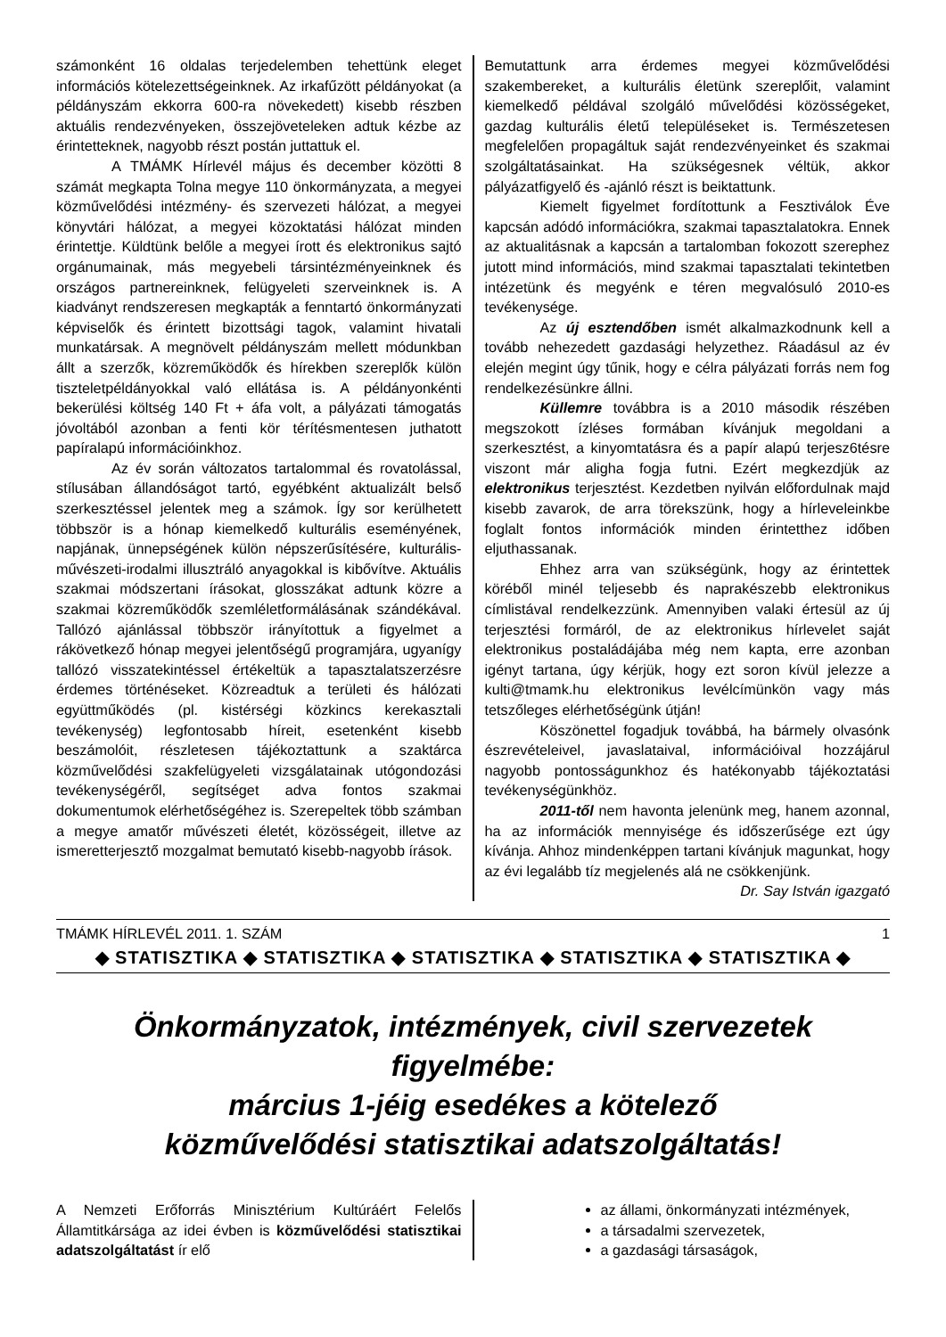számonként 16 oldalas terjedelemben tehettünk eleget információs kötelezettségeinknek. Az irkafűzött példányokat (a példányszám ekkorra 600-ra növekedett) kisebb részben aktuális rendezvényeken, összejöveteleken adtuk kézbe az érintetteknek, nagyobb részt postán juttattuk el.
A TMÁMK Hírlevél május és december közötti 8 számát megkapta Tolna megye 110 önkormányzata, a megyei közművelődési intézmény- és szervezeti hálózat, a megyei könyvtári hálózat, a megyei közoktatási hálózat minden érintettje. Küldtünk belőle a megyei írott és elektronikus sajtó orgánumainak, más megyebeli társintézményeinknek és országos partnereinknek, felügyeleti szerveinknek is. A kiadványt rendszeresen megkapták a fenntartó önkormányzati képviselők és érintett bizottsági tagok, valamint hivatali munkatársak. A megnövelt példányszám mellett módunkban állt a szerzők, közreműködők és hírekben szereplők külön tiszteletpéldányokkal való ellátása is. A példányonkénti bekerülési költség 140 Ft + áfa volt, a pályázati támogatás jóvoltából azonban a fenti kör térítésmentesen juthatott papíralapú információinkhoz.
Az év során változatos tartalommal és rovatolással, stílusában állandóságot tartó, egyébként aktualizált belső szerkesztéssel jelentek meg a számok. Így sor kerülhetett többször is a hónap kiemelkedő kulturális eseményének, napjának, ünnepségének külön népszerűsítésére, kulturális-művészeti-irodalmi illusztráló anyagokkal is kibővítve. Aktuális szakmai módszertani írásokat, glosszákat adtunk közre a szakmai közreműködők szemléletformálásának szándékával. Tallózó ajánlással többször irányítottuk a figyelmet a rákövetkező hónap megyei jelentőségű programjára, ugyanígy tallózó visszatekintéssel értékeltük a tapasztalatszerzésre érdemes történéseket. Közreadtuk a területi és hálózati együttműködés (pl. kistérségi közkincs kerekasztali tevékenység) legfontosabb híreit, esetenként kisebb beszámolóit, részletesen tájékoztattunk a szaktárca közművelődési szakfelügyeleti vizsgálatainak utógondozási tevékenységéről, segítséget adva fontos szakmai dokumentumok elérhetőségéhez is. Szerepeltek több számban a megye amatőr művészeti életét, közösségeit, illetve az ismeretterjesztő mozgalmat bemutató kisebb-nagyobb írások.
Bemutattunk arra érdemes megyei közművelődési szakembereket, a kulturális életünk szereplőit, valamint kiemelkedő példával szolgáló művelődési közösségeket, gazdag kulturális életű településeket is. Természetesen megfelelően propagáltuk saját rendezvényeinket és szakmai szolgáltatásainkat. Ha szükségesnek véltük, akkor pályázatfigyelő és -ajánló részt is beiktattunk.
Kiemelt figyelmet fordítottunk a Fesztiválok Éve kapcsán adódó információkra, szakmai tapasztalatokra. Ennek az aktualitásnak a kapcsán a tartalomban fokozott szerephez jutott mind információs, mind szakmai tapasztalati tekintetben intézetünk és megyénk e téren megvalósuló 2010-es tevékenysége.
Az új esztendőben ismét alkalmazkodnunk kell a tovább nehezedett gazdasági helyzethez. Ráadásul az év elején megint úgy tűnik, hogy e célra pályázati forrás nem fog rendelkezésünkre állni.
Küllemre továbbra is a 2010 második részében megszokott ízléses formában kívánjuk megoldani a szerkesztést, a kinyomtatásra és a papír alapú terjesz6tésre viszont már aligha fogja futni. Ezért megkezdjük az elektronikus terjesztést. Kezdetben nyilván előfordulnak majd kisebb zavarok, de arra törekszünk, hogy a hírleveleinkbe foglalt fontos információk minden érintetthez időben eljuthassanak.
Ehhez arra van szükségünk, hogy az érintettek köréből minél teljesebb és naprakészebb elektronikus címlistával rendelkezzünk. Amennyiben valaki értesül az új terjesztési formáról, de az elektronikus hírlevelet saját elektronikus postaládájába még nem kapta, erre azonban igényt tartana, úgy kérjük, hogy ezt soron kívül jelezze a kulti@tmamk.hu elektronikus levélcímünkön vagy más tetszőleges elérhetőségünk útján!
Köszönettel fogadjuk továbbá, ha bármely olvasónk észrevételeivel, javaslataival, információival hozzájárul nagyobb pontosságunkhoz és hatékonyabb tájékoztatási tevékenységünkhöz.
2011-től nem havonta jelenünk meg, hanem azonnal, ha az információk mennyisége és időszerűsége ezt úgy kívánja. Ahhoz mindenképpen tartani kívánjuk magunkat, hogy az évi legalább tíz megjelenés alá ne csökkenjünk.
Dr. Say István igazgató
TMÁMK HÍRLEVÉL 2011. 1. SZÁM 1
◆ STATISZTIKA ◆ STATISZTIKA ◆ STATISZTIKA ◆ STATISZTIKA ◆ STATISZTIKA ◆
Önkormányzatok, intézmények, civil szervezetek figyelmébe:
március 1-jéig esedékes a kötelező
közművelődési statisztikai adatszolgáltatás!
A Nemzeti Erőforrás Minisztérium Kultúráért Felelős Államtitkársága az idei évben is közművelődési statisztikai adatszolgáltatást ír elő
az állami, önkormányzati intézmények,
a társadalmi szervezetek,
a gazdasági társaságok,